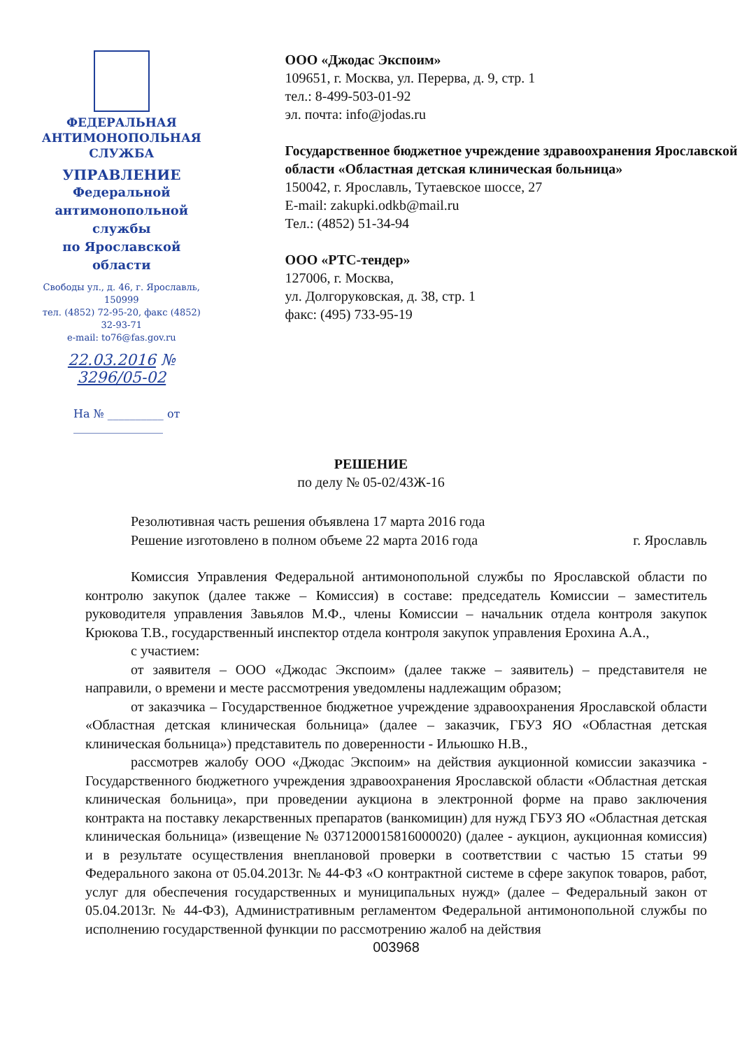ФЕДЕРАЛЬНАЯ
АНТИМОНОПОЛЬНАЯ СЛУЖБА
УПРАВЛЕНИЕ
Федеральной антимонопольной службы
по Ярославской области
Свободы ул., д. 46, г. Ярославль, 150999
тел. (4852) 72-95-20, факс (4852) 32-93-71
e-mail: to76@fas.gov.ru
22.03.2016 № 3296/05-02
На № __________ от ________________
ООО «Джодас Экспоим»
109651, г. Москва, ул. Перерва, д. 9, стр. 1
тел.: 8-499-503-01-92
эл. почта: info@jodas.ru
Государственное бюджетное учреждение здравоохранения Ярославской области «Областная детская клиническая больница»
150042, г. Ярославль, Тутаевское шоссе, 27
E-mail: zakupki.odkb@mail.ru
Тел.: (4852) 51-34-94
ООО «РТС-тендер»
127006, г. Москва,
ул. Долгоруковская, д. 38, стр. 1
факс: (495) 733-95-19
РЕШЕНИЕ
по делу № 05-02/43Ж-16
Резолютивная часть решения объявлена 17 марта 2016 года
Решение изготовлено в полном объеме 22 марта 2016 года г. Ярославль
Комиссия Управления Федеральной антимонопольной службы по Ярославской области по контролю закупок (далее также – Комиссия) в составе: председатель Комиссии – заместитель руководителя управления Завьялов М.Ф., члены Комиссии – начальник отдела контроля закупок Крюкова Т.В., государственный инспектор отдела контроля закупок управления Ерохина А.А.,
с участием:
от заявителя – ООО «Джодас Экспоим» (далее также – заявитель) – представителя не направили, о времени и месте рассмотрения уведомлены надлежащим образом;
от заказчика – Государственное бюджетное учреждение здравоохранения Ярославской области «Областная детская клиническая больница» (далее – заказчик, ГБУЗ ЯО «Областная детская клиническая больница») представитель по доверенности - Ильюшко Н.В.,
рассмотрев жалобу ООО «Джодас Экспоим» на действия аукционной комиссии заказчика - Государственного бюджетного учреждения здравоохранения Ярославской области «Областная детская клиническая больница», при проведении аукциона в электронной форме на право заключения контракта на поставку лекарственных препаратов (ванкомицин) для нужд ГБУЗ ЯО «Областная детская клиническая больница» (извещение № 0371200015816000020) (далее - аукцион, аукционная комиссия) и в результате осуществления внеплановой проверки в соответствии с частью 15 статьи 99 Федерального закона от 05.04.2013г. № 44-ФЗ «О контрактной системе в сфере закупок товаров, работ, услуг для обеспечения государственных и муниципальных нужд» (далее – Федеральный закон от 05.04.2013г. № 44-ФЗ), Административным регламентом Федеральной антимонопольной службы по исполнению государственной функции по рассмотрению жалоб на действия
003968